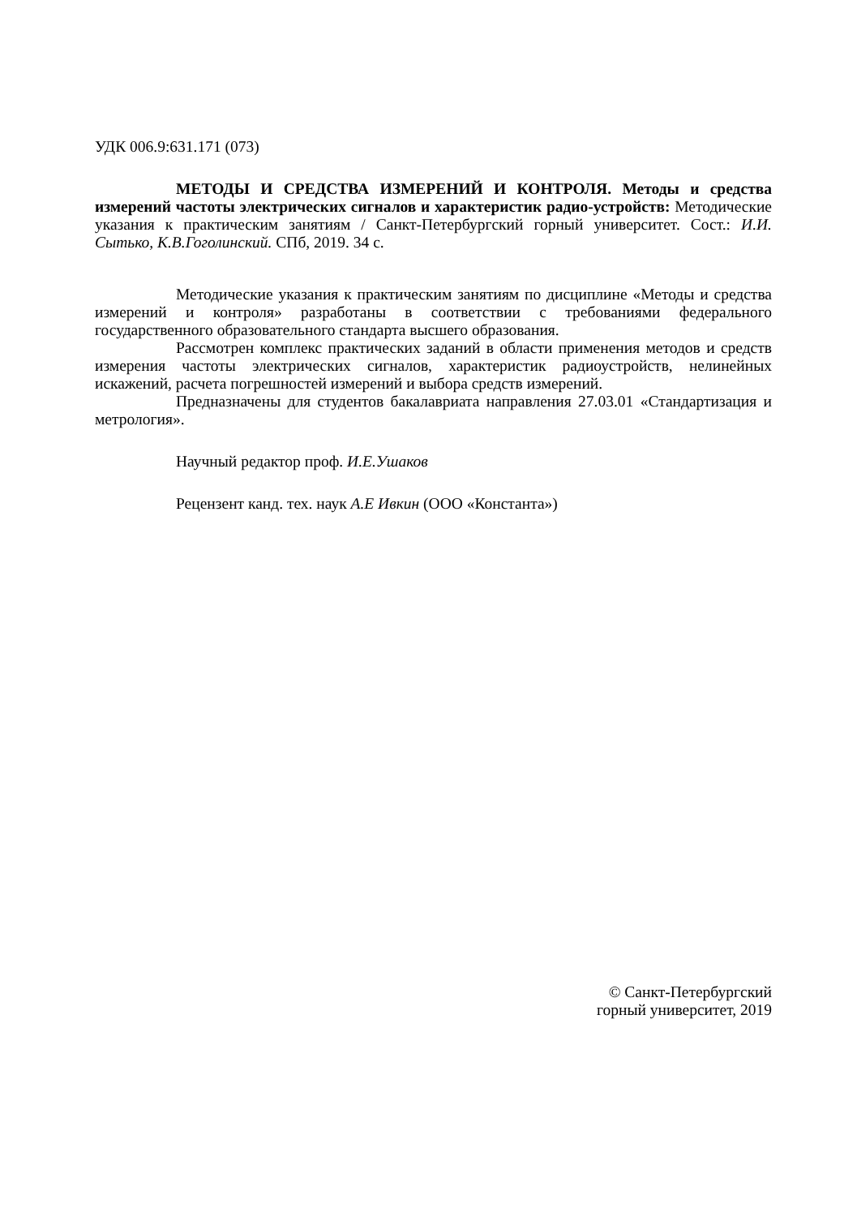УДК 006.9:631.171 (073)
МЕТОДЫ И СРЕДСТВА ИЗМЕРЕНИЙ И КОНТРОЛЯ. Методы и средства измерений частоты электрических сигналов и характеристик радио-устройств: Методические указания к практическим занятиям / Санкт-Петербургский горный университет. Сост.: И.И. Сытько, К.В.Гоголинский. СПб, 2019. 34 с.
Методические указания к практическим занятиям по дисциплине «Методы и средства измерений и контроля» разработаны в соответствии с требованиями федерального государственного образовательного стандарта высшего образования.
Рассмотрен комплекс практических заданий в области применения методов и средств измерения частоты электрических сигналов, характеристик радиоустройств, нелинейных искажений, расчета погрешностей измерений и выбора средств измерений.
Предназначены для студентов бакалавриата направления 27.03.01 «Стандартизация и метрология».
Научный редактор проф. И.Е.Ушаков
Рецензент канд. тех. наук А.Е Ивкин (ООО «Константа»)
© Санкт-Петербургский
горный университет, 2019